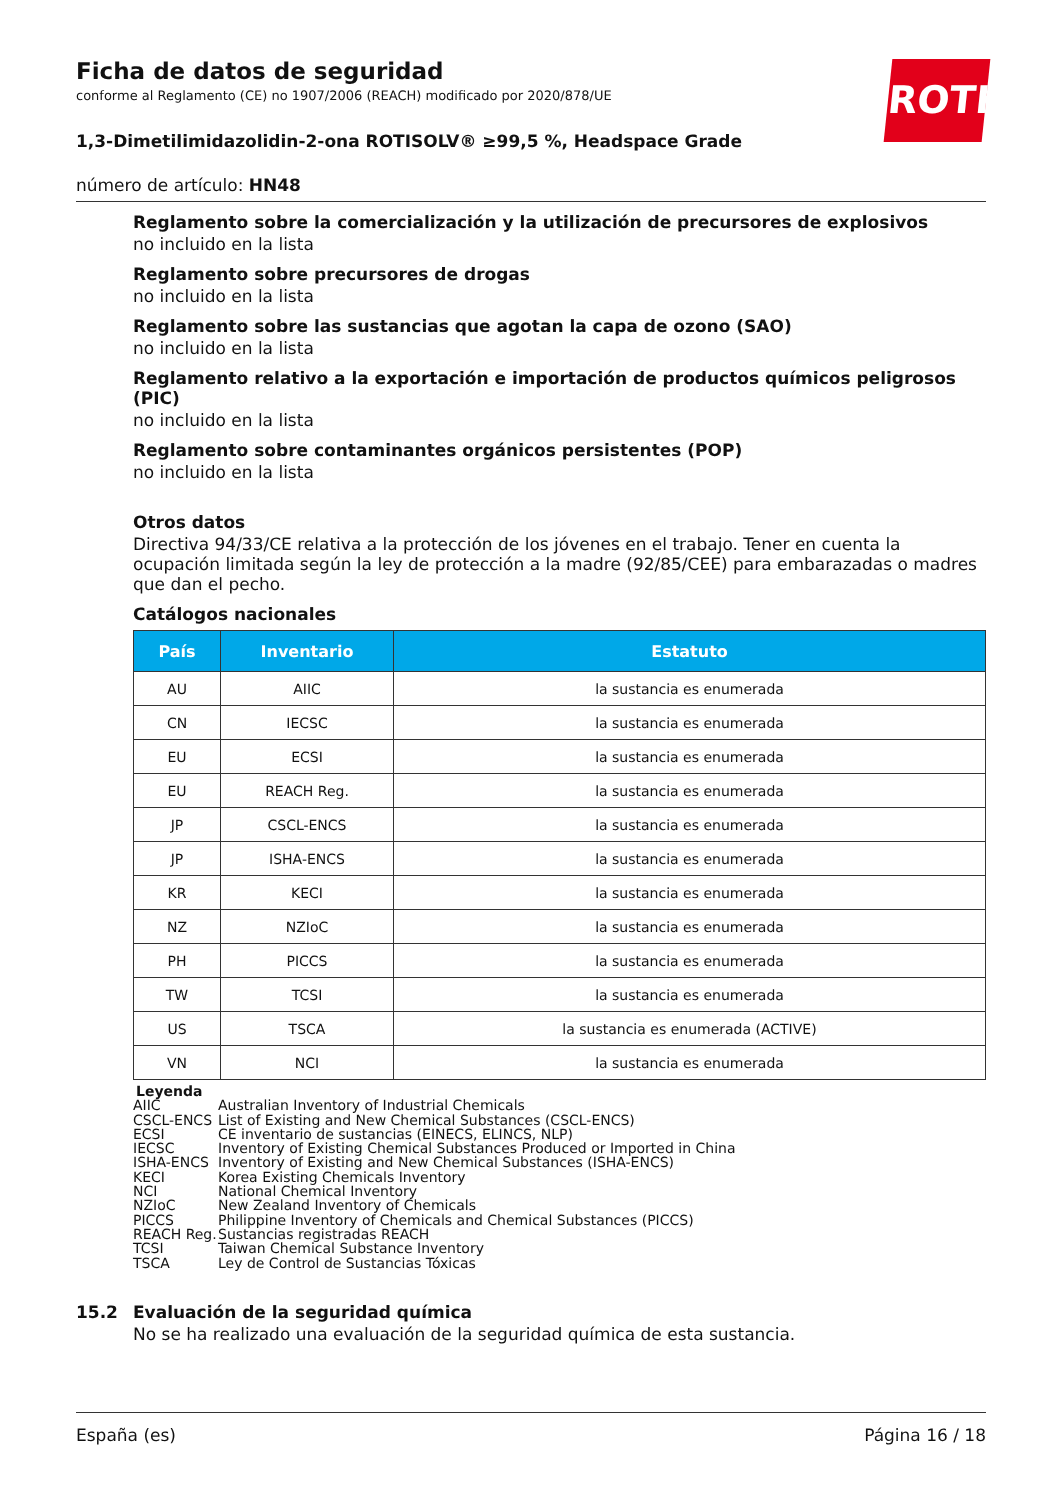ROTH
Ficha de datos de seguridad
conforme al Reglamento (CE) no 1907/2006 (REACH) modificado por 2020/878/UE
1,3-Dimetilimidazolidin-2-ona ROTISOLV® ≥99,5 %, Headspace Grade
número de artículo: HN48
Reglamento sobre la comercialización y la utilización de precursores de explosivos
no incluido en la lista
Reglamento sobre precursores de drogas
no incluido en la lista
Reglamento sobre las sustancias que agotan la capa de ozono (SAO)
no incluido en la lista
Reglamento relativo a la exportación e importación de productos químicos peligrosos (PIC)
no incluido en la lista
Reglamento sobre contaminantes orgánicos persistentes (POP)
no incluido en la lista
Otros datos
Directiva 94/33/CE relativa a la protección de los jóvenes en el trabajo. Tener en cuenta la ocupación limitada según la ley de protección a la madre (92/85/CEE) para embarazadas o madres que dan el pecho.
Catálogos nacionales
| País | Inventario | Estatuto |
| --- | --- | --- |
| AU | AIIC | la sustancia es enumerada |
| CN | IECSC | la sustancia es enumerada |
| EU | ECSI | la sustancia es enumerada |
| EU | REACH Reg. | la sustancia es enumerada |
| JP | CSCL-ENCS | la sustancia es enumerada |
| JP | ISHA-ENCS | la sustancia es enumerada |
| KR | KECI | la sustancia es enumerada |
| NZ | NZIoC | la sustancia es enumerada |
| PH | PICCS | la sustancia es enumerada |
| TW | TCSI | la sustancia es enumerada |
| US | TSCA | la sustancia es enumerada (ACTIVE) |
| VN | NCI | la sustancia es enumerada |
Leyenda
AIIC Australian Inventory of Industrial Chemicals
CSCL-ENCS List of Existing and New Chemical Substances (CSCL-ENCS)
ECSI CE inventario de sustancias (EINECS, ELINCS, NLP)
IECSC Inventory of Existing Chemical Substances Produced or Imported in China
ISHA-ENCS Inventory of Existing and New Chemical Substances (ISHA-ENCS)
KECI Korea Existing Chemicals Inventory
NCI National Chemical Inventory
NZIoC New Zealand Inventory of Chemicals
PICCS Philippine Inventory of Chemicals and Chemical Substances (PICCS)
REACH Reg. Sustancias registradas REACH
TCSI Taiwan Chemical Substance Inventory
TSCA Ley de Control de Sustancias Tóxicas
15.2 Evaluación de la seguridad química
No se ha realizado una evaluación de la seguridad química de esta sustancia.
España (es) Página 16 / 18